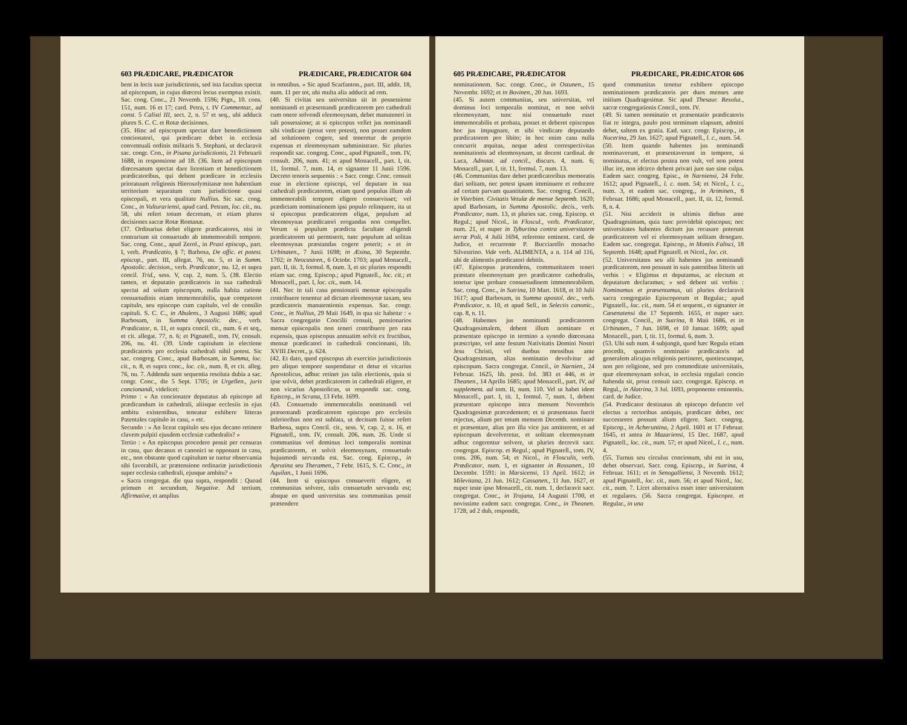603 PRÆDICARE, PRÆDICATOR PRÆDICARE, PRÆDICATOR 604
bent in locis suæ jurisdictionis, sed ista facultas spectat ad episcopum, in cujus diœcesi locus exemptus existit. Sac. cong. Conc., 21 Novemb. 1596; Pign., 10. cons. 151, num. 16 et 17; card. Petra, t. IV Commentar., ad const. 5 Calisti III, sect. 2, n. 57 et seq., ubi adducit plures S. C. C. et Rotæ decisiones.
(35. Hinc ad episcopum spectat dare benedictionem concionatori, qui prædicare debet in ecclesia conventuali ordinis militaris S. Stephani, ut declaravit sac. congr. Con., in Pisana jurisdictionis, 21 Februarii 1688, in responsione ad 18. (36. Item ad episcopum diœcesanum spectat dare licentiam et benedictionem prædicatoribus, qui debent prædicare in ecclesiis prioratuum religionis Hierosolymitanæ non habentium territorium separatum cum jurisdictione quasi episcopali, et vera qualitate Nullius. Sic sac. cong. Conc., in Vulturariensi, apud card. Petram, loc. cit., nu. 58, ubi refert totum decretum, et etiam plures decisiones sacræ Rotæ Romanæ.
(37. Ordinarius debet eligere prædicatores, nisi in contrarium sit consuetudo ab immemorabili tempore. Sac. cong. Conc., apud Zerol., in Praxi episcop., part. I, verb. Prædicatio, § 7; Barbosa, De offic. et potest. episcop., part. III, allegat. 76, nu. 5, et in Summ. Apostolic. decision., verb. Prædicator, nu. 12, et supra concil. Trid., sess. V, cap. 2, num. 5. (38. Electio tamen, et deputatio prædicatoris in sua cathedrali spectat ad solum episcopum, nulla habita ratione consuetudinis etiam immemorabilis, quæ competeret capitulo, seu episcopo cum capitulo, vel de consilio capituli. S. C. C., in Abulens., 3 Augusti 1686; apud Barbosam, in Summa Apostolic. dec., verb. Prædicator, n. 11, et supra concil. cit., num. 6 et seq., et cit. allegat. 77, n. 6; et Pignatell., tom. IV, consult. 206, nu. 41. (39. Unde capitulum in electione prædicatoris pro ecclesia cathedrali nihil potest. Sic sac. congreg. Conc., apud Barbosam, in Summa, loc. cit., n. 8, et supra conc., loc. cit., num. 8, et cit. alleg. 76, nu. 7. Addenda sunt sequentia resoluta dubia a sac. congr. Conc., die 5 Sept. 1705; in Urgellen., juris concionandi, videlicet:
Primo : « An concionator deputatus ab episcopo ad prædicandum in cathedrali, aliisque ecclesiis in ejus ambitu existentibus, teneatur exhibere litteras Patentales capitulo in casu, » etc.
Secundo : « An liceat capitulo seu ejus decano retinere clavem pulpiti ejusdem ecclesiæ cathedralis? »
Tertio : « An episcopus procedere possit per censuras in casu, quo decanus et canonici se opponant in casu, etc., non obstante quod capitulum se tuetur observantia sibi favorabili, ac prætensione ordinariæ jurisdictionis super ecclesia cathedrali, ejusque ambitu? »
« Sacra congregat. die qua supra, respondit : Quoad primum et secundum, Negative. Ad tertium, Affirmative, et amplius
in omnibus. » Sic apud Scarfanton., part. III, addit. 18, num. 11 per tot, ubi multa alia adducit ad rem.
(40. Si civitas seu universitas sit in possessione nominandi et præsentandi prædicatorem pro cathedrali cum onere solvendi eleemosynam, debet manuteneri in tali possessione; at si episcopus vellet jus nominandi sibi vindicare (prout vere potest), non posset eamdem ad solutionem cogere, sed teneretur de proprio expensas et eleemosynam subministrare. Sic pluries respondit sac. congreg. Conc., apud Pignatell., tom. IV, consult. 206, num. 41; et apud Monacell., part. I, tit. 11, formul. 7, num. 14, et signanter 11 Junii 1596. Decreto tenoris sequentis : « Sacr. congr. Conc. censuit esse in electione episcopi, vel deputare in sua cathedrali prædicatorem, etiam quod populus illum ab immemorabili tempore eligere consuevisset; vel prædictam nominationem ipsi populo relinquere, ita ut si episcopus prædicatorem eligat, populum ad eleemosynas prædicatori erogandas non compellet. Verum si populum prædicta facultate eligendi prædicatorem uti permiserit, tunc populum ad solitas eleemosynas præstandas cogere poterit; » et in Urbinaten., 7 Junii 1698; in Æsina, 30 Septembr. 1702; in Neocastren., 6 Octobr. 1703; apud Monacell., part. II, tit. 3, formul. 8, num. 3, et sic pluries respondit etiam sac. cong. Episcop.; apud Pignatell., loc. cit.; et Monacell., part. I, loc. cit., num. 14.
(41. Nec in tali casu pensionarii mensæ episcopalis contribuere tenentur ad dictam eleemosynæ taxam, seu prædicatoris manutentionis expensas. Sac. congr. Conc., in Nullius, 29 Maii 1649, in qua sic habetur : « Sacra congregatio Concilii censuit, pensionarios mensæ episcopalis non teneri contribuere pro rata expensis, quas episcopus annuatim solvit ex fructibus, mensæ prædicatori in cathedrali concionanti, lib. XVIII Decret., p. 624.
(42. Et dato, quod episcopus ab exercitio jurisdictionis pro aliquo tempore suspendatur et detur ei vicarius Apostolicus, adhuc retinet jus talis electionis, quia si ipse solvit, debet prædicatorem in cathedrali eligere, et non vicarius Apostolicus, ut respondit sac. cong. Episcop., in Scrana, 13 Febr. 1699.
(43. Consuetudo immemorabilis nominandi vel præsentandi prædicatorem episcopo pro ecclesiis inferioribus non est sublata, ut decisum fuisse refert Barbosa, supra Concil. cit., sess. V, cap. 2, n. 16, et Pignatell., tom. IV, consult. 206, num. 26. Unde si communitas vel dominus loci temporalis nominat prædicatorem, et solvit eleemosynam, consuetudo hujusmodi servanda est. Sac. cong. Episcop., in Aprutina seu Theramen., 7 Febr. 1615, S. C. Conc., in Aquilan., 1 Junii 1696.
(44. Item si episcopus consueverit eligere, et communitas solvere, talis consuetudo servanda est; absque eo quod universitas seu communitas possit prætendere
605 PRÆDICARE, PRÆDICATOR PRÆDICARE, PRÆDICATOR 606
nominationem. Sac. congr. Conc., in Ostunen., 15 Novembr. 1692; et in Bovinen., 20 Jun. 1693.
(45. Si autem communitas, seu universitas, vel dominus loci temporalis nominat, et non solvit eleemosynam, tunc nisi consuetudo esset immemorabilis et probata, posset et deberet episcopus hoc jus impugnare, et sibi vindicare deputando prædicatorem pro libito; in hoc enim casu nulla concurrit æquitas, neque adest correspectivitas nominationis ad eleemosynam, ut docent cardinal. de Luca, Adnotat. ad concil., discurs. 4, num. 6; Monacell., part. I, tit. 11, formul. 7, num. 13.
(46. Communitas dare debet prædicatoribus memoratis dari solitam, nec potest ipsam imminuere et reducere ad certam parvam quantitatem. Sac. congreg. Concil., in Viterbien. Civitatis Vetulæ de mense Septemb. 1620; apud Barbosam, in Summa Apostolic. decis., verb. Prædicator, num. 13, et pluries sac. cong. Episcop. et Regul.; apud Nicol., in Floscul., verb. Prædicator, num. 21, et nuper in Tyburtina contra universitatem terræ Poli, 4 Julii 1694, referente eminent. card. de Judice, et recurrente P. Bucciarello monacho Silvestrino. Vide verb. ALIMENTA, a n. 114 ad 116, ubi de alimentis prædicatori debitis.
(47. Episcopus prætendens, communitatem teneri præstare eleemosynam pro prædicatore cathedralis, tenetur ipse probare consuetudinem immemorabilem. Sac. cong. Conc., in Sutrina, 10 Mart. 1618, et 10 Julii 1617; apud Barbosam, in Summa apostol. dec., verb. Prædicator, n. 10, et apud Sell., in Selectis canonic., cap. 8, n. 11.
(48. Habentes jus nominandi prædicatorem Quadragesimalem, debent illum nominare et præsentare episcopo in termino a synodo diœcesana præscripto, vel ante festum Nativitatis Domini Nostri Jesu Christi, vel duobus mensibus ante Quadragesimam, alias nominatio devolvitur ad episcopum. Sacra congregat. Concil., in Narnien., 24 Februar. 1625, lib. posit. fol. 383 et 446, et in Theanen., 14 Aprilis 1685; apud Monacell., part. IV, ad supplement. ad tom. II, num. 110. Vel ut habet idem Monacell., part. I, tit. 1, formul. 7, num. 1, debent præsentare episcopo intra mensem Novembris Quadragesimæ præcedentem; et si præsentatus fuerit rejectus, alium per totum mensem Decemb. nominare et præsentare, alias pro illa vice jus amitterent, et ad episcopum devolveretur, et solitam eleemosynam adhuc cogerentur solvere, ut pluries decrevit sacr. congregat. Episcop. et Regul.; apud Pignatell., tom. IV, cons. 206, num. 54; et Nicol., in Flosculis, verb. Prædicator, num. 1, et signanter in Rossanen., 10 Decembr. 1591: in Marsicensi, 13 April. 1612; in Milevitana, 21 Jun. 1612; Cassanen., 11 Jun. 1627, et nuper teste ipso Monacell., cit. num. 1, declaravit sacr. congregat. Conc., in Trojana, 14 Augusti 1700, et novissime eadem sacr. congregat. Conc., in Theanen. 1728, ad 2 dub, respondit,
quod communitas tenetur exhibere episcopo nominationem prædicatoris per duos menses ante initium Quadragesimæ. Sic apud Thesaur. Resolut., sacræ congregationis Concil., tom. IV.
(49. Si tamen nominatio et præsentatio prædicatoris fiat re integra, paulo post terminum elapsum, admitti debet, saltem ex gratia. Ead. sacr. congr. Episcop., in Nucerina, 29 Jan. 1627; apud Pignatell., l. c., num. 54.
(50. Item quando habentes jus nominandi nominaverunt, et præsentaverunt in tempore, si nominatus, et electus postea non vult, vel non potest illuc ire, non idcirco debent privari jure suo sine culpa. Eadem sacr. congreg. Episc., in Narniensi, 24 Febr. 1612; apud Pignatell., l. c. num. 54; et Nicol., l. c., num. 3, et eadem sac. congreg., in Ariminen., 8 Februar. 1686; apud Monacell., part. II, tit. 12, formul. 8, n. 4.
(51. Nisi acciderit in ultimis diebus ante Quadragesimam, quia tunc providebit episcopus; nec universitates habentes dictum jus recusare poterunt prædicatorem vel ei eleemosynam solitam denegare. Eadem sac. congregat. Episcop., in Montis Falisci, 18 Septemb. 1648; apud Pignatell. et Nicol., loc. cit.
(52. Universitates seu alii habentes jus nominandi prædicatorem, non possunt in suis patentibus litteris uti verbis : « Eligimus et deputamus, ac electum et deputatum declaramus; » sed debent uti verbis : Nominamus et præsentamus, uti pluries declaravit sacra congregatio Episcoporum et Regular.; apud Pignatell., loc. cit., num. 54 et sequent., et signanter in Cæsenatensi die 17 Septemb. 1655, et nuper sacr. congregat. Concil., in Sutrina, 8 Maii 1686, et in Urbinaten., 7 Jun. 1698, et 10 Januar. 1699; apud Monacell., part. I, tit. 11, formul. 6, num. 3.
(53. Ubi sub num. 4 subjungit, quod hæc Regula etiam procedit, quamvis nominatio prædicatoris ad generalem alicujus religionis pertineret, quotiescunque, non pro religione, sed pro commoditate universitatis, quæ eleemosynam solvat, in ecclesia regulari concio habenda sit, prout censuit sacr. congregat. Episcop. et Regul., in Alatrina, 3 Jul. 1693, proponente eminentis. card. de Judice.
(54. Prædicator destinatus ab episcopo defuncto vel electus a rectoribus antiquis, prædicare debet, nec successores possunt alium eligere. Sacr. congreg. Episcop., in Acheruntina, 2 April. 1601 et 17 Februar. 1645, et antea in Mazariensi, 15 Dec. 1687, apud Pignatell., loc. cit., num. 57; et apud Nicol., l. c., num. 4.
(55. Turnus seu circulus concionum, ubi est in usu, debet observari. Sacr. cong. Episcop., in Sutrina, 4 Februar. 1611; et in Senogalliensi, 3 Novemb. 1612; apud Pignatell., loc. cit., num. 56; et apud Nicol., loc. cit., num. 7. Licet alternativa esset inter universitatem et regulares. (56. Sacra congregat. Episcopor. et Regular., in una